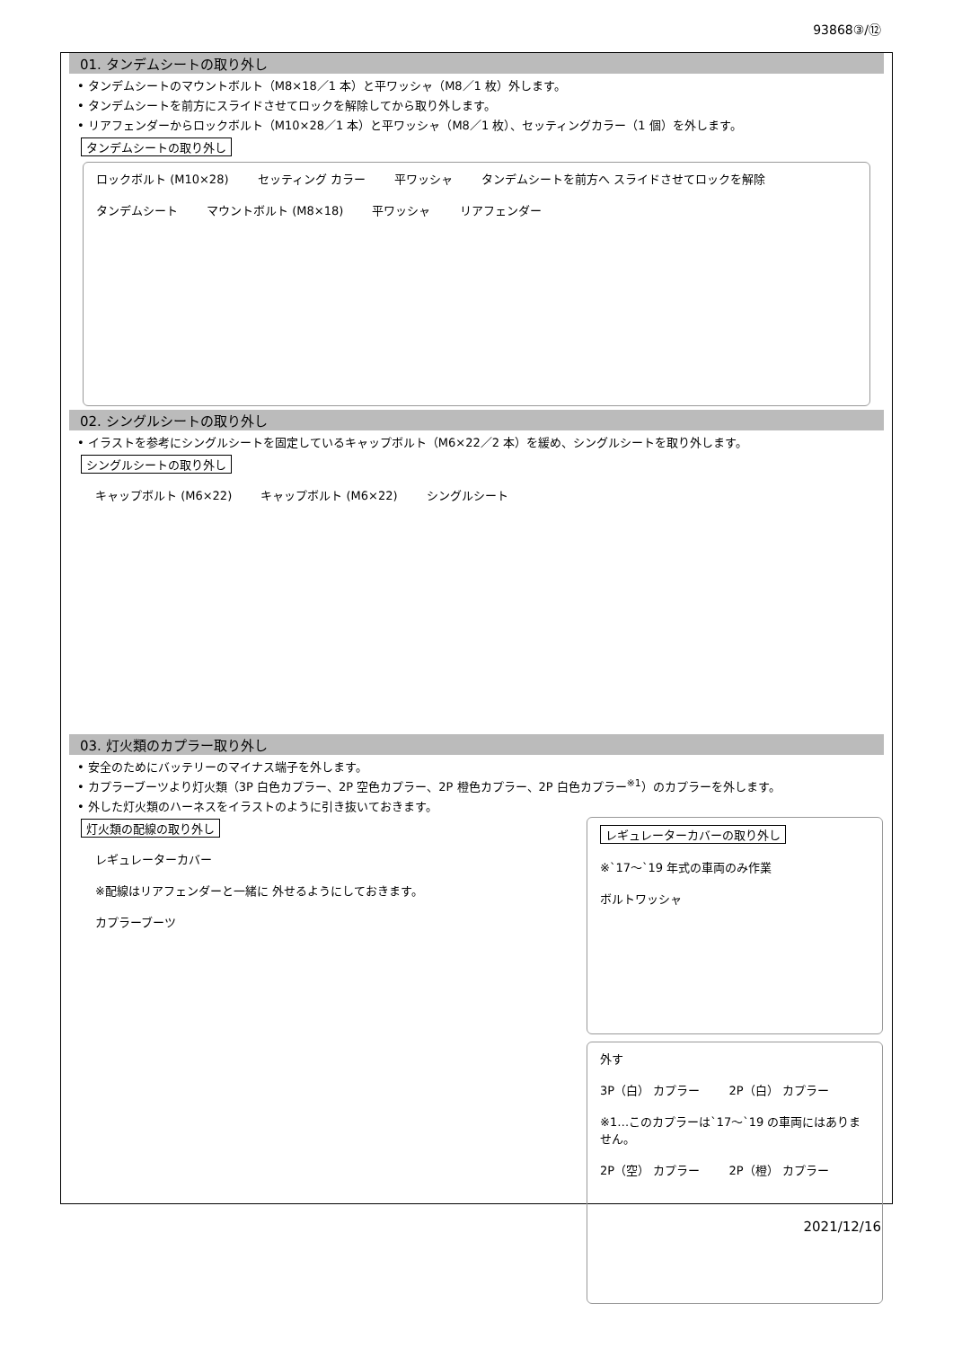93868③/⑫
01. タンデムシートの取り外し
• タンデムシートのマウントボルト（M8×18／1 本）と平ワッシャ（M8／1 枚）外します。
• タンデムシートを前方にスライドさせてロックを解除してから取り外します。
• リアフェンダーからロックボルト（M10×28／1 本）と平ワッシャ（M8／1 枚）、セッティングカラー（1 個）を外します。
タンデムシートの取り外し
ロックボルト (M10×28) セッティング カラー 平ワッシャ タンデムシートを前方へ スライドさせてロックを解除 タンデムシート マウントボルト (M8×18) 平ワッシャ リアフェンダー
02. シングルシートの取り外し
• イラストを参考にシングルシートを固定しているキャップボルト（M6×22／2 本）を緩め、シングルシートを取り外します。
シングルシートの取り外し
キャップボルト (M6×22) キャップボルト (M6×22) シングルシート
03. 灯火類のカプラー取り外し
• 安全のためにバッテリーのマイナス端子を外します。
• カプラーブーツより灯火類（3P 白色カプラー、2P 空色カプラー、2P 橙色カプラー、2P 白色カプラー<sup>※1</sup>）のカプラーを外します。
• 外した灯火類のハーネスをイラストのように引き抜いておきます。
灯火類の配線の取り外し
レギュレーターカバー
※配線はリアフェンダーと一緒に 外せるようにしておきます。
カプラーブーツ
レギュレーターカバーの取り外し
※`17～`19 年式の車両のみ作業 ボルトワッシャ
外す
3P（白） カプラー 2P（白） カプラー
※1…このカプラーは`17～`19 の車両にはありません。
2P（空） カプラー 2P（橙） カプラー
2021/12/16